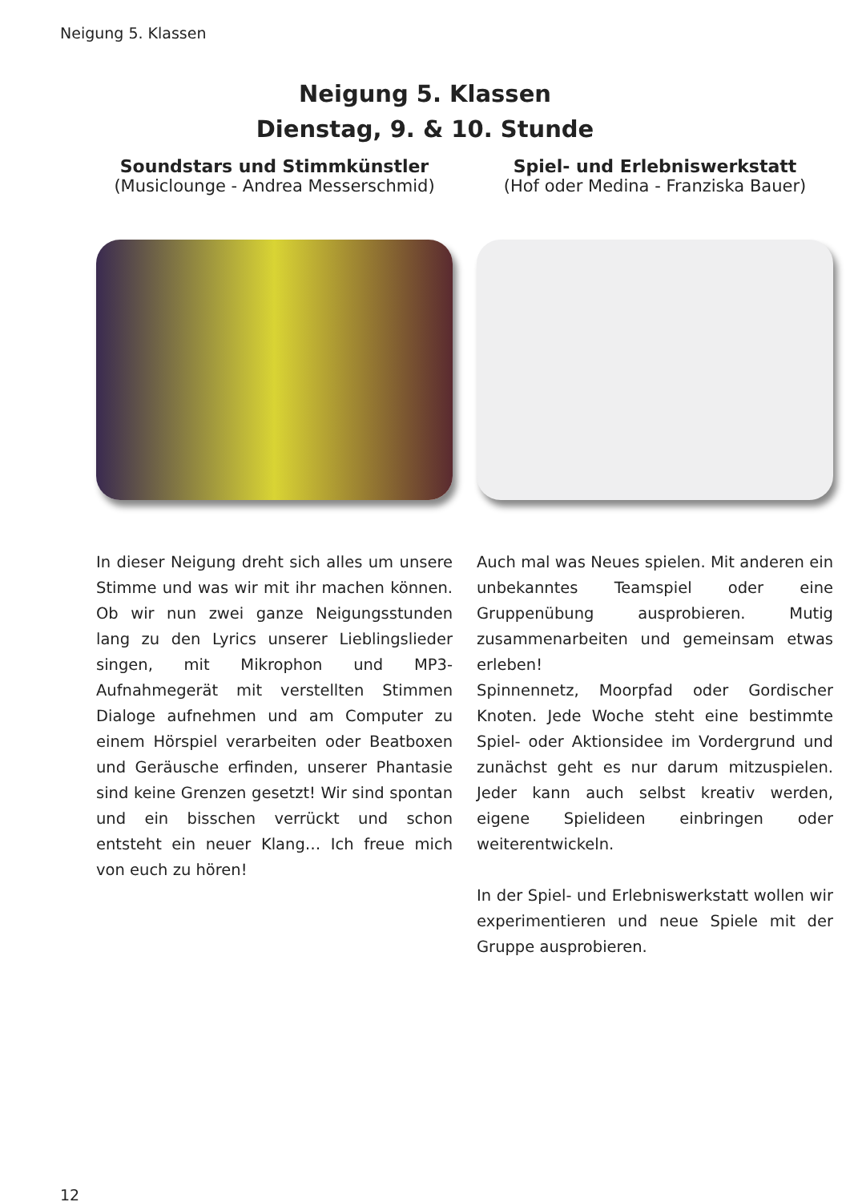Neigung 5. Klassen
Neigung 5. Klassen
Dienstag, 9. & 10. Stunde
Soundstars und Stimmkünstler
(Musiclounge - Andrea Messerschmid)
In dieser Neigung dreht sich alles um unsere Stimme und was wir mit ihr machen können. Ob wir nun zwei ganze Neigungsstunden lang zu den Lyrics unserer Lieblingslieder singen, mit Mikrophon und MP3-Aufnahmegerät mit verstellten Stimmen Dialoge aufnehmen und am Computer zu einem Hörspiel verarbeiten oder Beatboxen und Geräusche erfinden, unserer Phantasie sind keine Grenzen gesetzt! Wir sind spontan und ein bisschen verrückt und schon entsteht ein neuer Klang… Ich freue mich von euch zu hören!
Spiel- und Erlebniswerkstatt
(Hof oder Medina - Franziska Bauer)
Auch mal was Neues spielen. Mit anderen ein unbekanntes Teamspiel oder eine Gruppenübung ausprobieren. Mutig zusammenarbeiten und gemeinsam etwas erleben!
Spinnennetz, Moorpfad oder Gordischer Knoten. Jede Woche steht eine bestimmte Spiel- oder Aktionsidee im Vordergrund und zunächst geht es nur darum mitzuspielen. Jeder kann auch selbst kreativ werden, eigene Spielideen einbringen oder weiterentwickeln.
In der Spiel- und Erlebniswerkstatt wollen wir experimentieren und neue Spiele mit der Gruppe ausprobieren.
12